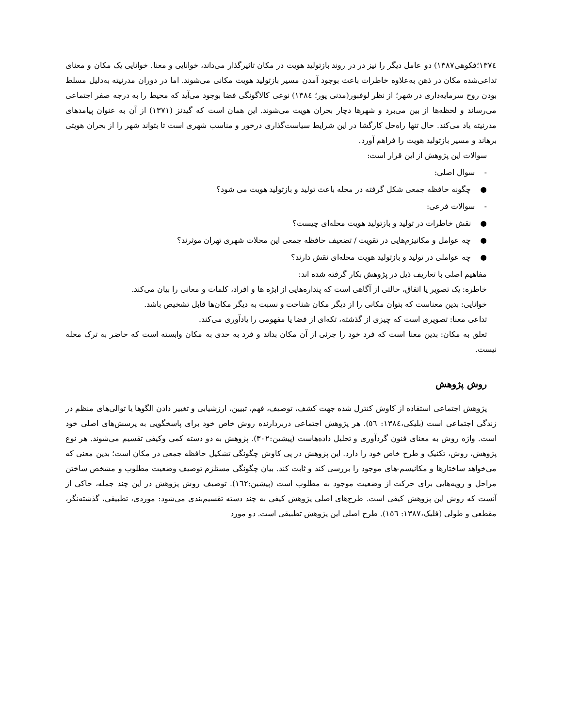۱۳۷٤؛فکوهی۱۳۸۷) دو عامل دیگر را نیز در در روند بازتولید هویت در مکان تاثیرگذار می‌داند، خوانایی و معنا. خوانایی یک مکان و معنای تداعی‌شده مکان در ذهن به‌علاوه خاطرات باعث بوجود آمدن مسیر بازتولید هویت مکانی می‌شوند. اما در دوران مدرنیته به‌دلیل مسلط بودن روح سرمایه‌داری در شهر؛ از نظر لوفبور(مدنی پور؛ ۱۳۸٤) نوعی کالاگونگی فضا بوجود می‌آید که محیط را به درجه صفر اجتماعی می‌رساند و لحظه‌ها از بین می‌برد و شهرها دچار بحران هویت می‌شوند. این همان است که گیدنز (۱۳۷۱) از آن به عنوان پیامدهای مدرنیته یاد می‌کند. حال تنها راه‌حل کارگشا در این شرایط سیاست‌گذاری درخور و مناسب شهری است تا بتواند شهر را از بحران هویتی برهاند و مسیر بازتولید هویت را فراهم آورد.
سوالات این پژوهش از این قرار است:
- سوال اصلی:
● چگونه حافظه جمعی شکل گرفته در محله باعث تولید و بازتولید هویت می شود؟
- سوالات فرعی:
● نقش خاطرات در تولید و بازتولید هویت محله‌ای چیست؟
● چه عوامل و مکانیزم‌هایی در تقویت / تضعیف حافظه جمعی این محلات شهری تهران موثرند؟
● چه عواملی در تولید و بازتولید هویت محله‌ای نقش دارند؟
مفاهیم اصلی با تعاریف ذیل در پژوهش بکار گرفته شده اند:
خاطره: یک تصویر یا اتفاق، حالتی از آگاهی است که پنداره‌هایی از ابژه ها و افراد، کلمات و معانی را بیان می‌کند.
خوانایی: بدین معناست که بتوان مکانی را از دیگر مکان شناخت و نسبت به دیگر مکان‌ها قابل تشخیص باشد.
تداعی معنا: تصویری است که چیزی از گذشته، تکه‌ای از فضا یا مفهومی را یادآوری می‌کند.
تعلق به مکان: بدین معنا است که فرد خود را جزئی از آن مکان بداند و فرد به حدی به مکان وابسته است که حاضر به ترک محله نیست.
روش پژوهش
پژوهش اجتماعی استفاده از کاوش کنترل شده جهت کشف، توصیف، فهم، تبیین، ارزشیابی و تغییر دادن الگوها یا توالی‌های منظم در زندگی اجتماعی است (بلیکی،۱۳۸٤: ٥٦). هر پژوهش اجتماعی دربردارنده روش خاص خود برای پاسخگویی به پرسش‌های اصلی خود است. واژه روش به معنای فنون گردآوری و تحلیل داده‌هاست (پیشین:۳۰۲). پژوهش به دو دسته کمی وکیفی تقسیم می‌شوند. هر نوع پژوهش، روش، تکنیک و طرح خاص خود را دارد. این پژوهش در پی کاوش چگونگی تشکیل حافظه جمعی در مکان است؛ بدین معنی که می‌خواهد ساختارها و مکانیسم-های موجود را بررسی کند و ثابت کند. بیان چگونگی مستلزم توصیف وضعیت مطلوب و مشخص ساختن مراحل و رویه‌هایی برای حرکت از وضعیت موجود به مطلوب است (پیشین:۱٦۲). توصیف روش پژوهش در این چند جمله، حاکی از آنست که روش این پژوهش کیفی است. طرح‌های اصلی پژوهش کیفی به چند دسته تقسیم‌بندی می‌شود: موردی، تطبیقی، گذشته‌نگر، مقطعی و طولی (فلیک،۱۳۸۷: ۱٥٦). طرح اصلی این پژوهش تطبیقی است. دو مورد